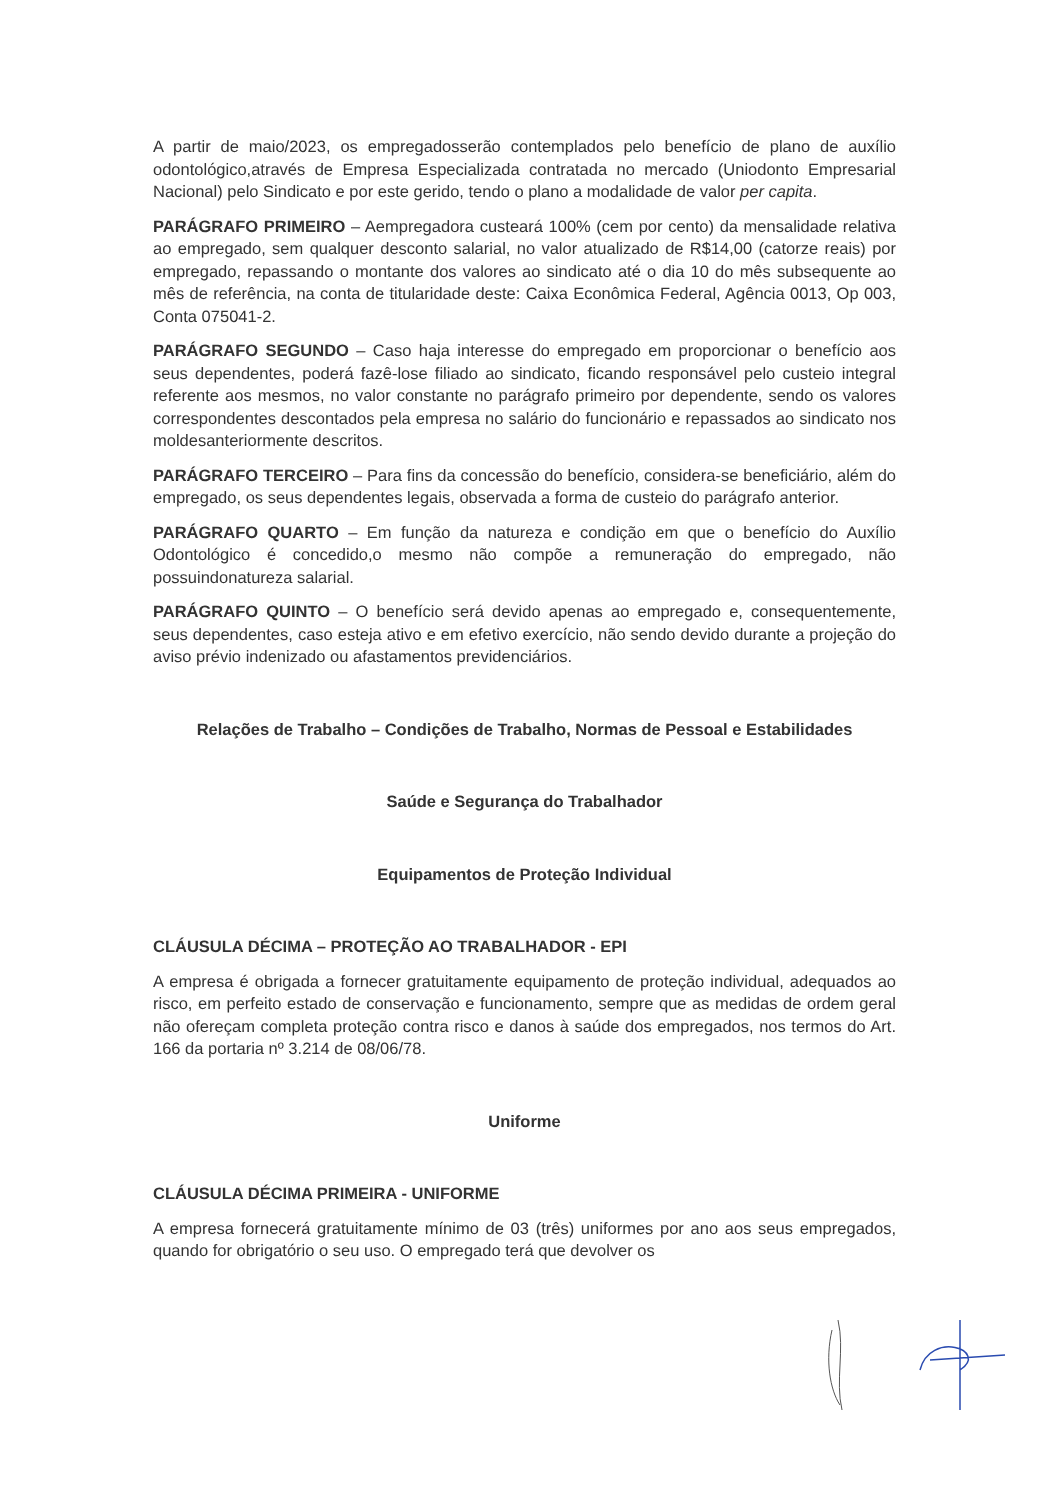A partir de maio/2023, os empregadosserão contemplados pelo benefício de plano de auxílio odontológico,através de Empresa Especializada contratada no mercado (Uniodonto Empresarial Nacional) pelo Sindicato e por este gerido, tendo o plano a modalidade de valor per capita.
PARÁGRAFO PRIMEIRO – Aempregadora custeará 100% (cem por cento) da mensalidade relativa ao empregado, sem qualquer desconto salarial, no valor atualizado de R$14,00 (catorze reais) por empregado, repassando o montante dos valores ao sindicato até o dia 10 do mês subsequente ao mês de referência, na conta de titularidade deste: Caixa Econômica Federal, Agência 0013, Op 003, Conta 075041-2.
PARÁGRAFO SEGUNDO – Caso haja interesse do empregado em proporcionar o benefício aos seus dependentes, poderá fazê-lose filiado ao sindicato, ficando responsável pelo custeio integral referente aos mesmos, no valor constante no parágrafo primeiro por dependente, sendo os valores correspondentes descontados pela empresa no salário do funcionário e repassados ao sindicato nos moldesanteriormente descritos.
PARÁGRAFO TERCEIRO – Para fins da concessão do benefício, considera-se beneficiário, além do empregado, os seus dependentes legais, observada a forma de custeio do parágrafo anterior.
PARÁGRAFO QUARTO – Em função da natureza e condição em que o benefício do Auxílio Odontológico é concedido,o mesmo não compõe a remuneração do empregado, não possuindonatureza salarial.
PARÁGRAFO QUINTO – O benefício será devido apenas ao empregado e, consequentemente, seus dependentes, caso esteja ativo e em efetivo exercício, não sendo devido durante a projeção do aviso prévio indenizado ou afastamentos previdenciários.
Relações de Trabalho – Condições de Trabalho, Normas de Pessoal e Estabilidades
Saúde e Segurança do Trabalhador
Equipamentos de Proteção Individual
CLÁUSULA DÉCIMA – PROTEÇÃO AO TRABALHADOR - EPI
A empresa é obrigada a fornecer gratuitamente equipamento de proteção individual, adequados ao risco, em perfeito estado de conservação e funcionamento, sempre que as medidas de ordem geral não ofereçam completa proteção contra risco e danos à saúde dos empregados, nos termos do Art. 166 da portaria nº 3.214 de 08/06/78.
Uniforme
CLÁUSULA DÉCIMA PRIMEIRA - UNIFORME
A empresa fornecerá gratuitamente mínimo de 03 (três) uniformes por ano aos seus empregados, quando for obrigatório o seu uso. O empregado terá que devolver os